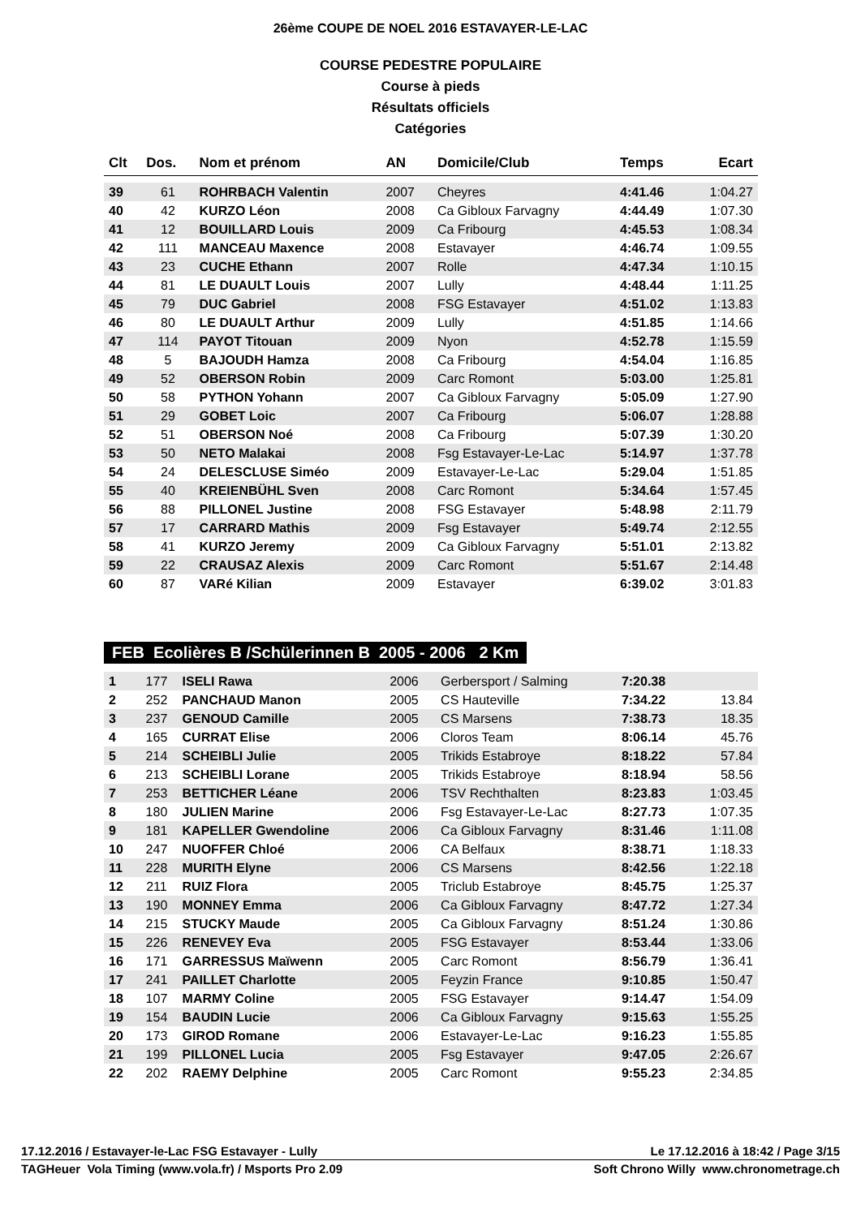26ème COUPE DE NOEL 2016 ESTAVAYER-LE-LAC
COURSE PEDESTRE POPULAIRE
Course à pieds
Résultats officiels
Catégories
| Clt | Dos. | Nom et prénom | AN | Domicile/Club | Temps | Ecart |
| --- | --- | --- | --- | --- | --- | --- |
| 39 | 61 | ROHRBACH Valentin | 2007 | Cheyres | 4:41.46 | 1:04.27 |
| 40 | 42 | KURZO Léon | 2008 | Ca Gibloux Farvagny | 4:44.49 | 1:07.30 |
| 41 | 12 | BOUILLARD Louis | 2009 | Ca Fribourg | 4:45.53 | 1:08.34 |
| 42 | 111 | MANCEAU Maxence | 2008 | Estavayer | 4:46.74 | 1:09.55 |
| 43 | 23 | CUCHE Ethann | 2007 | Rolle | 4:47.34 | 1:10.15 |
| 44 | 81 | LE DUAULT Louis | 2007 | Lully | 4:48.44 | 1:11.25 |
| 45 | 79 | DUC Gabriel | 2008 | FSG Estavayer | 4:51.02 | 1:13.83 |
| 46 | 80 | LE DUAULT Arthur | 2009 | Lully | 4:51.85 | 1:14.66 |
| 47 | 114 | PAYOT Titouan | 2009 | Nyon | 4:52.78 | 1:15.59 |
| 48 | 5 | BAJOUDH Hamza | 2008 | Ca Fribourg | 4:54.04 | 1:16.85 |
| 49 | 52 | OBERSON Robin | 2009 | Carc Romont | 5:03.00 | 1:25.81 |
| 50 | 58 | PYTHON Yohann | 2007 | Ca Gibloux Farvagny | 5:05.09 | 1:27.90 |
| 51 | 29 | GOBET Loic | 2007 | Ca Fribourg | 5:06.07 | 1:28.88 |
| 52 | 51 | OBERSON Noé | 2008 | Ca Fribourg | 5:07.39 | 1:30.20 |
| 53 | 50 | NETO Malakai | 2008 | Fsg Estavayer-Le-Lac | 5:14.97 | 1:37.78 |
| 54 | 24 | DELESCLUSE Siméo | 2009 | Estavayer-Le-Lac | 5:29.04 | 1:51.85 |
| 55 | 40 | KREIENBÜHL Sven | 2008 | Carc Romont | 5:34.64 | 1:57.45 |
| 56 | 88 | PILLONEL Justine | 2008 | FSG Estavayer | 5:48.98 | 2:11.79 |
| 57 | 17 | CARRARD Mathis | 2009 | Fsg Estavayer | 5:49.74 | 2:12.55 |
| 58 | 41 | KURZO Jeremy | 2009 | Ca Gibloux Farvagny | 5:51.01 | 2:13.82 |
| 59 | 22 | CRAUSAZ Alexis | 2009 | Carc Romont | 5:51.67 | 2:14.48 |
| 60 | 87 | VARé Kilian | 2009 | Estavayer | 6:39.02 | 3:01.83 |
FEB Ecolières B /Schülerinnen B 2005 - 2006 2 Km
| 1 | 177 | ISELI Rawa | 2006 | Gerbersport / Salming | 7:20.38 | |
| 2 | 252 | PANCHAUD Manon | 2005 | CS Hauteville | 7:34.22 | 13.84 |
| 3 | 237 | GENOUD Camille | 2005 | CS Marsens | 7:38.73 | 18.35 |
| 4 | 165 | CURRAT Elise | 2006 | Cloros Team | 8:06.14 | 45.76 |
| 5 | 214 | SCHEIBLI Julie | 2005 | Trikids Estabroye | 8:18.22 | 57.84 |
| 6 | 213 | SCHEIBLI Lorane | 2005 | Trikids Estabroye | 8:18.94 | 58.56 |
| 7 | 253 | BETTICHER Léane | 2006 | TSV Rechthalten | 8:23.83 | 1:03.45 |
| 8 | 180 | JULIEN Marine | 2006 | Fsg Estavayer-Le-Lac | 8:27.73 | 1:07.35 |
| 9 | 181 | KAPELLER Gwendoline | 2006 | Ca Gibloux Farvagny | 8:31.46 | 1:11.08 |
| 10 | 247 | NUOFFER Chloé | 2006 | CA Belfaux | 8:38.71 | 1:18.33 |
| 11 | 228 | MURITH Elyne | 2006 | CS Marsens | 8:42.56 | 1:22.18 |
| 12 | 211 | RUIZ Flora | 2005 | Triclub Estabroye | 8:45.75 | 1:25.37 |
| 13 | 190 | MONNEY Emma | 2006 | Ca Gibloux Farvagny | 8:47.72 | 1:27.34 |
| 14 | 215 | STUCKY Maude | 2005 | Ca Gibloux Farvagny | 8:51.24 | 1:30.86 |
| 15 | 226 | RENEVEY Eva | 2005 | FSG Estavayer | 8:53.44 | 1:33.06 |
| 16 | 171 | GARRESSUS Maïwenn | 2005 | Carc Romont | 8:56.79 | 1:36.41 |
| 17 | 241 | PAILLET Charlotte | 2005 | Feyzin France | 9:10.85 | 1:50.47 |
| 18 | 107 | MARMY Coline | 2005 | FSG Estavayer | 9:14.47 | 1:54.09 |
| 19 | 154 | BAUDIN Lucie | 2006 | Ca Gibloux Farvagny | 9:15.63 | 1:55.25 |
| 20 | 173 | GIROD Romane | 2006 | Estavayer-Le-Lac | 9:16.23 | 1:55.85 |
| 21 | 199 | PILLONEL Lucia | 2005 | Fsg Estavayer | 9:47.05 | 2:26.67 |
| 22 | 202 | RAEMY Delphine | 2005 | Carc Romont | 9:55.23 | 2:34.85 |
17.12.2016 / Estavayer-le-Lac FSG Estavayer - Lully Le 17.12.2016 à 18:42 / Page 3/15
TAGHeuer Vola Timing (www.vola.fr) / Msports Pro 2.09 Soft Chrono Willy www.chronometrage.ch